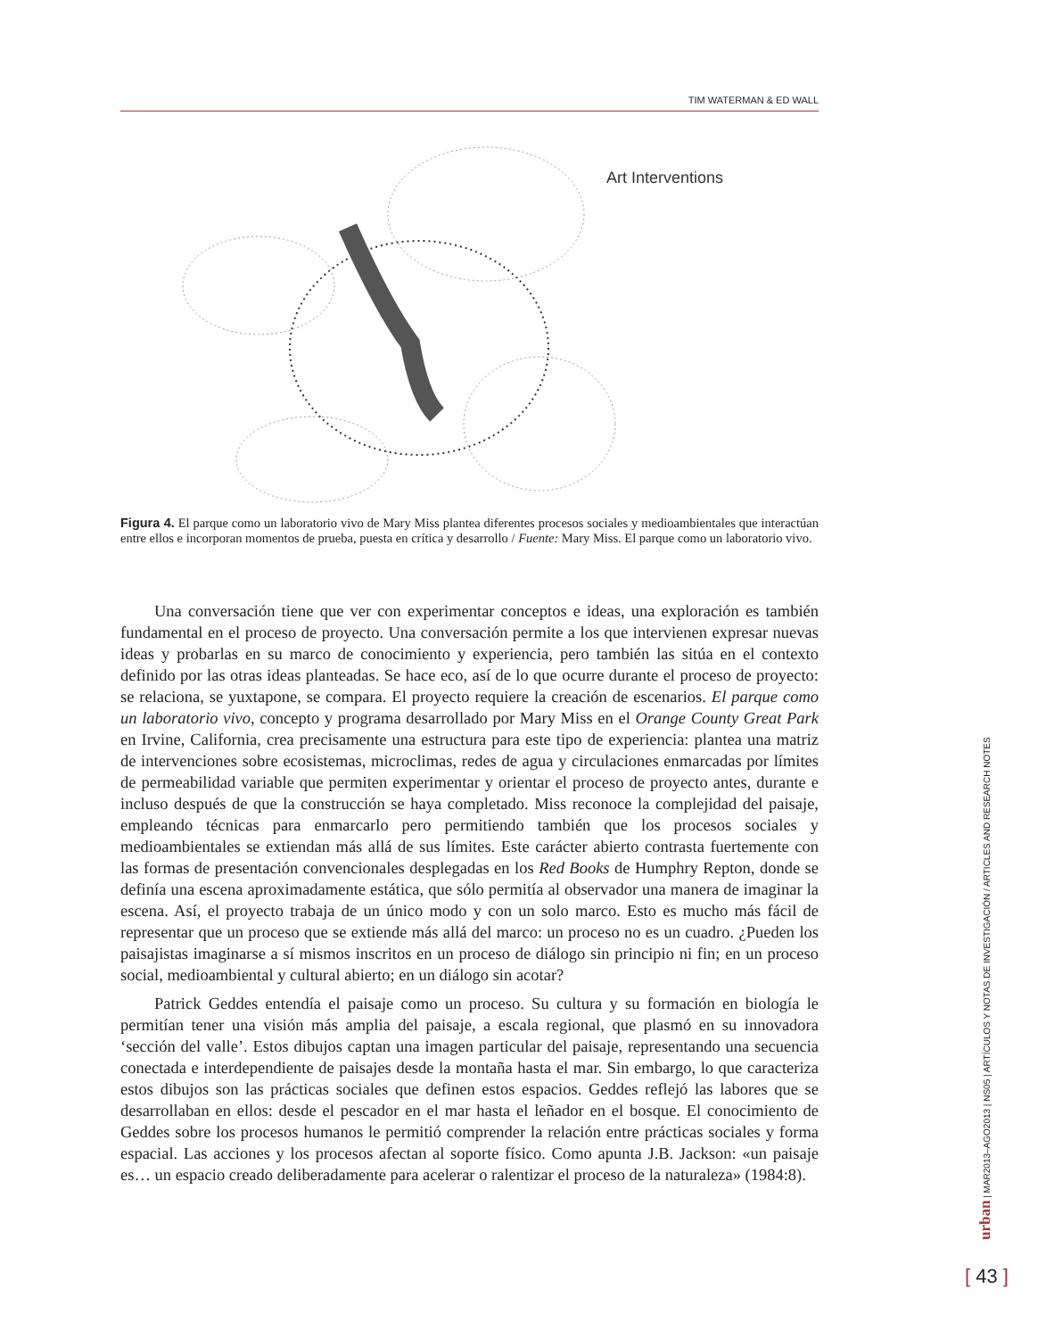TIM WATERMAN & ED WALL
Art Interventions
Figura 4. El parque como un laboratorio vivo de Mary Miss plantea diferentes procesos sociales y medioambientales que interactúan entre ellos e incorporan momentos de prueba, puesta en crítica y desarrollo / Fuente: Mary Miss. El parque como un laboratorio vivo.
Una conversación tiene que ver con experimentar conceptos e ideas, una exploración es también fundamental en el proceso de proyecto. Una conversación permite a los que intervienen expresar nuevas ideas y probarlas en su marco de conocimiento y experiencia, pero también las sitúa en el contexto definido por las otras ideas planteadas. Se hace eco, así de lo que ocurre durante el proceso de proyecto: se relaciona, se yuxtapone, se compara. El proyecto requiere la creación de escenarios. El parque como un laboratorio vivo, concepto y programa desarrollado por Mary Miss en el Orange County Great Park en Irvine, California, crea precisamente una estructura para este tipo de experiencia: plantea una matriz de intervenciones sobre ecosistemas, microclimas, redes de agua y circulaciones enmarcadas por límites de permeabilidad variable que permiten experimentar y orientar el proceso de proyecto antes, durante e incluso después de que la construcción se haya completado. Miss reconoce la complejidad del paisaje, empleando técnicas para enmarcarlo pero permitiendo también que los procesos sociales y medioambientales se extiendan más allá de sus límites. Este carácter abierto contrasta fuertemente con las formas de presentación convencionales desplegadas en los Red Books de Humphry Repton, donde se definía una escena aproximadamente estática, que sólo permitía al observador una manera de imaginar la escena. Así, el proyecto trabaja de un único modo y con un solo marco. Esto es mucho más fácil de representar que un proceso que se extiende más allá del marco: un proceso no es un cuadro. ¿Pueden los paisajistas imaginarse a sí mismos inscritos en un proceso de diálogo sin principio ni fin; en un proceso social, medioambiental y cultural abierto; en un diálogo sin acotar?
Patrick Geddes entendía el paisaje como un proceso. Su cultura y su formación en biología le permitían tener una visión más amplia del paisaje, a escala regional, que plasmó en su innovadora ‘sección del valle’. Estos dibujos captan una imagen particular del paisaje, representando una secuencia conectada e interdependiente de paisajes desde la montaña hasta el mar. Sin embargo, lo que caracteriza estos dibujos son las prácticas sociales que definen estos espacios. Geddes reflejó las labores que se desarrollaban en ellos: desde el pescador en el mar hasta el leñador en el bosque. El conocimiento de Geddes sobre los procesos humanos le permitió comprender la relación entre prácticas sociales y forma espacial. Las acciones y los procesos afectan al soporte físico. Como apunta J.B. Jackson: «un paisaje es… un espacio creado deliberadamente para acelerar o ralentizar el proceso de la naturaleza» (1984:8).
urban | MAR2013–AGO2013 | NS05 | ARTÍCULOS Y NOTAS DE INVESTIGACIÓN / ARTICLES AND RESEARCH NOTES
[ 43 ]